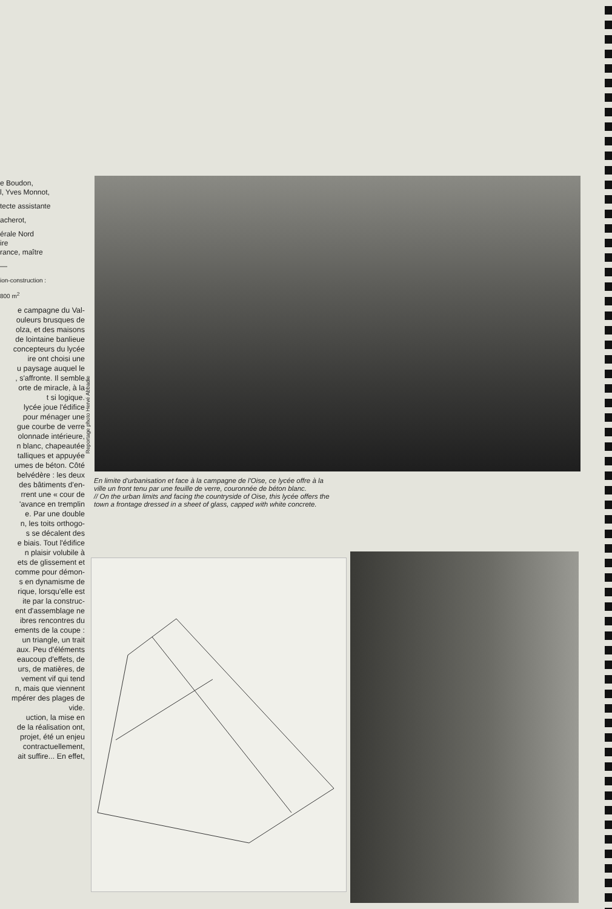e Boudon,
l, Yves Monnot,
tecte assistante
acherot,
érale Nord
ire
rance, maître
—
ion-construction :
800 m<sup>2</sup>
e campagne du Val-
ouleurs brusques de
olza, et des maisons
de lointaine banlieue
concepteurs du lycée
ire ont choisi une
u paysage auquel le
, s'affronte. Il semble
orte de miracle, à la
t si logique.
lycée joue l'édifice
pour ménager une
gue courbe de verre
olonnade intérieure,
n blanc, chapeautée
talliques et appuyée
umes de béton. Côté
belvédère : les deux
des bâtiments d'en-
rrent une « cour de
'avance en tremplin
e. Par une double
n, les toits orthogo-
s se décalent des
e biais. Tout l'édifice
n plaisir volubile à
ets de glissement et
comme pour démon-
s en dynamisme de
rique, lorsqu'elle est
ite par la construc-
ent d'assemblage ne
ibres rencontres du
ements de la coupe :
un triangle, un trait
aux. Peu d'éléments
eaucoup d'effets, de
urs, de matières, de
vement vif qui tend
n, mais que viennent
mpérer des plages de
vide.
uction, la mise en
de la réalisation ont,
projet, été un enjeu
contractuellement,
ait suffire... En effet,
Reportage photo Hervé Abbadie
En limite d'urbanisation et face à la campagne de l'Oise, ce lycée offre à la ville un front tenu par une feuille de verre, couronnée de béton blanc.
// On the urban limits and facing the countryside of Oise, this lycée offers the town a frontage dressed in a sheet of glass, capped with white concrete.